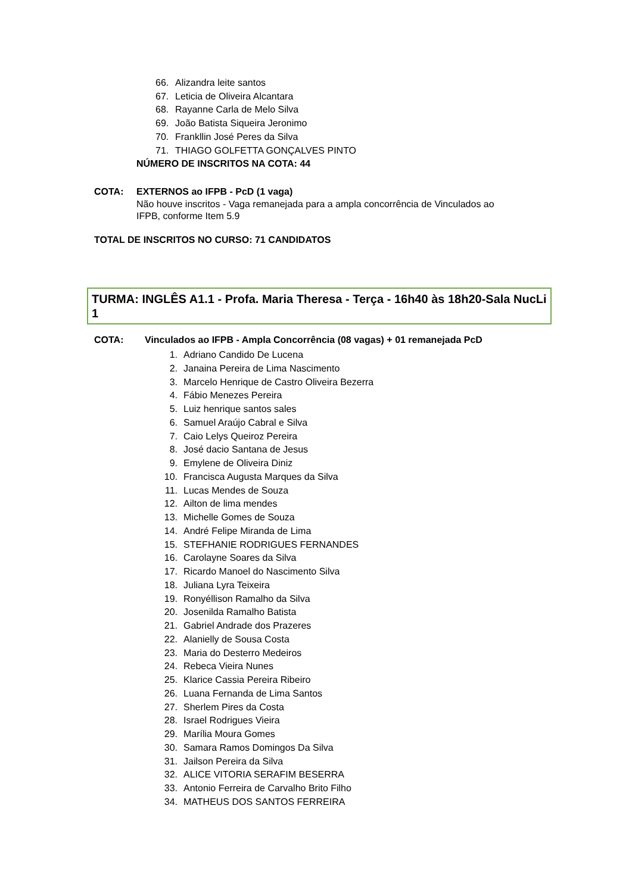66. Alizandra leite santos
67. Leticia de Oliveira Alcantara
68. Rayanne Carla de Melo Silva
69. João Batista Siqueira Jeronimo
70. Frankllin José Peres da Silva
71. THIAGO GOLFETTA GONÇALVES PINTO
NÚMERO DE INSCRITOS NA COTA: 44
COTA: EXTERNOS ao IFPB - PcD (1 vaga)
Não houve inscritos - Vaga remanejada para a ampla concorrência de Vinculados ao
IFPB, conforme Item 5.9
TOTAL DE INSCRITOS NO CURSO: 71 CANDIDATOS
TURMA: INGLÊS A1.1 - Profa. Maria Theresa - Terça - 16h40 às 18h20-Sala NucLi 1
COTA: Vinculados ao IFPB - Ampla Concorrência (08 vagas) + 01 remanejada PcD
1. Adriano Candido De Lucena
2. Janaina Pereira de Lima Nascimento
3. Marcelo Henrique de Castro Oliveira Bezerra
4. Fábio Menezes Pereira
5. Luiz henrique santos sales
6. Samuel Araújo Cabral e Silva
7. Caio Lelys Queiroz Pereira
8. José dacio Santana de Jesus
9. Emylene de Oliveira Diniz
10. Francisca Augusta Marques da Silva
11. Lucas Mendes de Souza
12. Ailton de lima mendes
13. Michelle Gomes de Souza
14. André Felipe Miranda de Lima
15. STEFHANIE RODRIGUES FERNANDES
16. Carolayne Soares da Silva
17. Ricardo Manoel do Nascimento Silva
18. Juliana Lyra Teixeira
19. Ronyéllison Ramalho da Silva
20. Josenilda Ramalho Batista
21. Gabriel Andrade dos Prazeres
22. Alanielly de Sousa Costa
23. Maria do Desterro Medeiros
24. Rebeca Vieira Nunes
25. Klarice Cassia Pereira Ribeiro
26. Luana Fernanda de Lima Santos
27. Sherlem Pires da Costa
28. Israel Rodrigues Vieira
29. Marília Moura Gomes
30. Samara Ramos Domingos Da Silva
31. Jailson Pereira da Silva
32. ALICE VITORIA SERAFIM BESERRA
33. Antonio Ferreira de Carvalho Brito Filho
34. MATHEUS DOS SANTOS FERREIRA